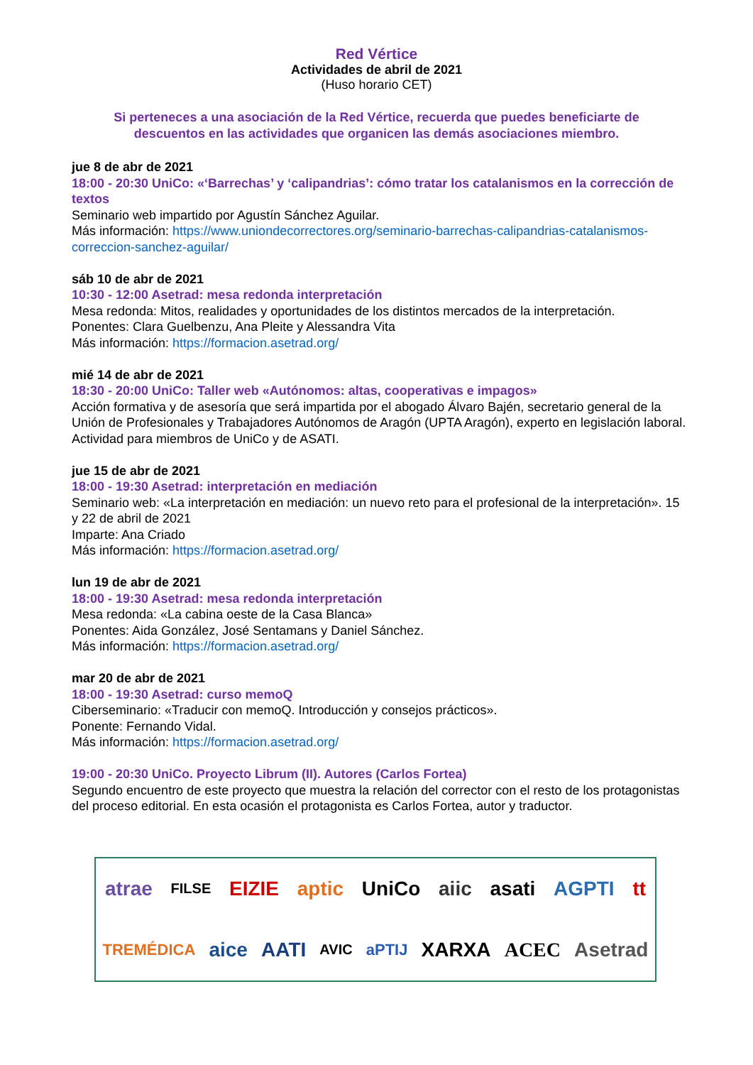Red Vértice
Actividades de abril de 2021
(Huso horario CET)
Si perteneces a una asociación de la Red Vértice, recuerda que puedes beneficiarte de descuentos en las actividades que organicen las demás asociaciones miembro.
jue 8 de abr de 2021
18:00 - 20:30 UniCo: «‘Barrechas’ y ‘calipandrias’: cómo tratar los catalanismos en la corrección de textos
Seminario web impartido por Agustín Sánchez Aguilar.
Más información: https://www.uniondecorrectores.org/seminario-barrechas-calipandrias-catalanismos-correccion-sanchez-aguilar/
sáb 10 de abr de 2021
10:30 - 12:00 Asetrad: mesa redonda interpretación
Mesa redonda: Mitos, realidades y oportunidades de los distintos mercados de la interpretación.
Ponentes: Clara Guelbenzu, Ana Pleite y Alessandra Vita
Más información: https://formacion.asetrad.org/
mié 14 de abr de 2021
18:30 - 20:00 UniCo: Taller web «Autónomos: altas, cooperativas e impagos»
Acción formativa y de asesoría que será impartida por el abogado Álvaro Bajén, secretario general de la Unión de Profesionales y Trabajadores Autónomos de Aragón (UPTA Aragón), experto en legislación laboral.
Actividad para miembros de UniCo y de ASATI.
jue 15 de abr de 2021
18:00 - 19:30 Asetrad: interpretación en mediación
Seminario web: «La interpretación en mediación: un nuevo reto para el profesional de la interpretación». 15 y 22 de abril de 2021
Imparte: Ana Criado
Más información: https://formacion.asetrad.org/
lun 19 de abr de 2021
18:00 - 19:30 Asetrad: mesa redonda interpretación
Mesa redonda: «La cabina oeste de la Casa Blanca»
Ponentes: Aida González, José Sentamans y Daniel Sánchez.
Más información: https://formacion.asetrad.org/
mar 20 de abr de 2021
18:00 - 19:30 Asetrad: curso memoQ
Ciberseminario: «Traducir con memoQ. Introducción y consejos prácticos».
Ponente: Fernando Vidal.
Más información: https://formacion.asetrad.org/
19:00 - 20:30 UniCo. Proyecto Librum (II). Autores (Carlos Fortea)
Segundo encuentro de este proyecto que muestra la relación del corrector con el resto de los protagonistas del proceso editorial. En esta ocasión el protagonista es Carlos Fortea, autor y traductor.
atrae FILSE EIZIE aptic UniCo aiic asati AGPTI tt TREMÉDICA aice AATI AVIC aPTIJ XARXA ACEC Asetrad